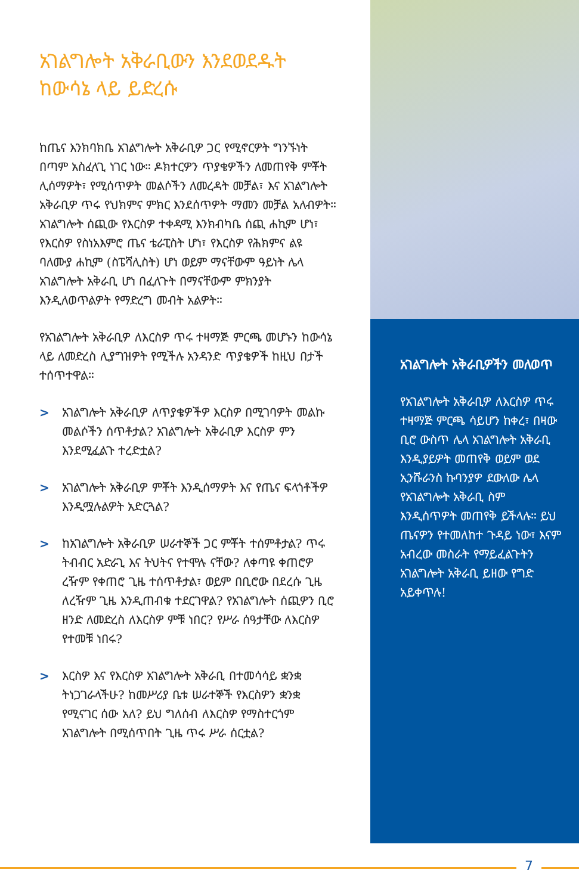አገልግሎት አቅራቢውን እንደወደዱት ከውሳኔ ላይ ይድረሱ
ከጤና እንክባክቤ አገልግሎት አቅራቢዎ ጋር የሚኖርዎት ግንኙነት በጣም አስፈላጊ ነገር ነው። ዶክተርዎን ጥያቄዎችን ለመጠየቅ ምቾት ሊሰማዎት፣ የሚሰጥዎት መልሶችን ለመረዳት መቻል፣ እና አገልግሎት አቅራቢዎ ጥሩ የህክምና ምክር እንደሰጥዎት ማመን መቻል አለብዎት። አገልግሎት ሰጪው የእርስዎ ተቀዳሚ እንክብካቤ ሰጪ ሐኪም ሆነ፣ የእርስዎ የስነአእምሮ ጤና ቴራፒስት ሆነ፣ የእርስዎ የሕክምና ልዩ ባለሙያ ሐኪም (ስፔሻሊስት) ሆነ ወይም ማናቸውም ዓይነት ሌላ አገልግሎት አቅራቢ ሆነ በፈለጉት በማናቸውም ምክንያት እንዲለወጥልዎት የማድረግ መብት አልዎት።
የአገልግሎት አቅራቢዎ ለእርስዎ ጥሩ ተዛማጅ ምርጫ መሆኑን ከውሳኔ ላይ ለመድረስ ሊያግዝዎት የሚችሉ አንዳንድ ጥያቄዎች ከዚህ በታች ተሰጥተዋል።
> አገልግሎት አቅራቢዎ ለጥያቄዎችዎ እርስዎ በሚገባዎት መልኩ መልሶችን ሰጥቶታል? አገልግሎት አቅራቢዎ እርስዎ ምን እንደሚፈልጉ ተረድቷል?
> አገልግሎት አቅራቢዎ ምቾት እንዲሰማዎት እና የጤና ፍላጎቶችዎ እንዲሟሉልዎት አድርጓል?
> ከአገልግሎት አቅራቢዎ ሠራተኞች ጋር ምቾት ተሰምቶታል? ጥሩ ትብብር አድራጊ እና ትህትና የተሞሉ ናቸው? ለቀጣዩ ቀጠሮዎ ረዥም የቀጠሮ ጊዜ ተሰጥቶታል፣ ወይም በቢሮው በደረሱ ጊዜ ለረዥም ጊዜ እንዲጠብቁ ተደርገዋል? የአገልግሎት ሰጪዎን ቢሮ ዘንድ ለመድረስ ለእርስዎ ምቹ ነበር? የሥራ ሰዓታቸው ለእርስዎ የተመቹ ነበሩ?
> እርስዎ እና የእርስዎ አገልግሎት አቅራቢ በተመሳሳይ ቋንቋ ትነጋገራላችሁ? ከመሥሪያ ቤቱ ሠራተኞች የእርስዎን ቋንቋ የሚናገር ሰው አለ? ይህ ግለሰብ ለእርስዎ የማስተርጎም አገልግሎት በሚሰጥበት ጊዜ ጥሩ ሥራ ሰርቷል?
አገልግሎት አቅራቢዎችን መለወጥ
የአገልግሎት አቅራቢዎ ለእርስዎ ጥሩ ተዛማጅ ምርጫ ሳይሆን ከቀረ፣ በዛው ቢሮ ውስጥ ሌላ አገልግሎት አቅራቢ እንዲያይዎት መጠየቅ ወይም ወደ ኢንሹራንስ ኩባንያዎ ደውለው ሌላ የአገልግሎት አቅራቢ ስም እንዲሰጥዎት መጠየቅ ይችላሉ። ይህ ጤናዎን የተመለከተ ጉዳይ ነው፣ እናም አብረው መስራት የማይፈልጉትን አገልግሎት አቅራቢ ይዘው የግድ አይቀጥሉ!
7